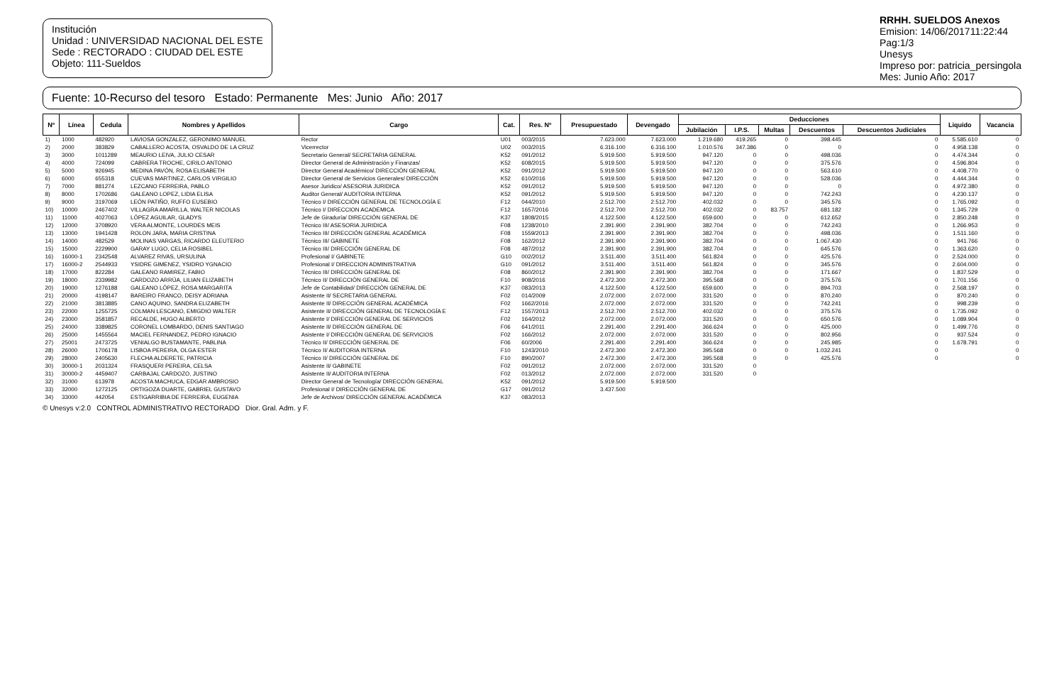Institución
Unidad : UNIVERSIDAD NACIONAL DEL ESTE
Sede : RECTORADO : CIUDAD DEL ESTE
Objeto: 111-Sueldos
RRHH. SUELDOS Anexos
Emision: 14/06/201711:22:44
Pag:1/3
Unesys
Impreso por: patricia_persingola
Mes: Junio Año: 2017
Fuente: 10-Recurso del tesoro Estado: Permanente Mes: Junio Año: 2017
| Nº | Línea | Cedula | Nombres y Apellidos | Cargo | Cat. | Res. Nº | Presupuestado | Devengado | Deducciones | | | | | Liquido | Vacancia |
| --- | --- | --- | --- | --- | --- | --- | --- | --- | --- | --- | --- | --- | --- | --- | --- |
| | | | | | | | | | Jubilación | I.P.S. | Multas | Descuentos | Descuentos Judiciales | | |
| 1) | 1000 | 482920 | LAVIOSA GONZALEZ, GERONIMO MANUEL | Rector | U01 | 003/2015 | 7.623.000 | 7.623.000 | 1.219.680 | 419.265 | 0 | 398.445 | 0 | 5.585.610 | 0 |
| 2) | 2000 | 383829 | CABALLERO ACOSTA, OSVALDO DE LA CRUZ | Vicerrector | U02 | 003/2015 | 6.316.100 | 6.316.100 | 1.010.576 | 347.386 | 0 | 0 | 0 | 4.958.138 | 0 |
| 3) | 3000 | 1011289 | MEAURIO LEIVA, JULIO CESAR | Secretario General/ SECRETARIA GENERAL | K52 | 091/2012 | 5.919.500 | 5.919.500 | 947.120 | 0 | 0 | 498.036 | 0 | 4.474.344 | 0 |
| 4) | 4000 | 724099 | CABRERA TROCHE, CIRILO ANTONIO | Director General de Administración y Finanzas/ | K52 | 608/2015 | 5.919.500 | 5.919.500 | 947.120 | 0 | 0 | 375.576 | 0 | 4.596.804 | 0 |
| 5) | 5000 | 926945 | MEDINA PAVÓN, ROSA ELISABETH | Director General Académico/ DIRECCIÓN GENERAL | K52 | 091/2012 | 5.919.500 | 5.919.500 | 947.120 | 0 | 0 | 563.610 | 0 | 4.408.770 | 0 |
| 6) | 6000 | 655318 | CUEVAS MARTINEZ, CARLOS VIRGILIO | Director General de Servicios Generales/ DIRECCIÓN | K52 | 610/2016 | 5.919.500 | 5.919.500 | 947.120 | 0 | 0 | 528.036 | 0 | 4.444.344 | 0 |
| 7) | 7000 | 881274 | LEZCANO FERREIRA, PABLO | Asesor Juridico/ ASESORIA JURIDICA | K52 | 091/2012 | 5.919.500 | 5.919.500 | 947.120 | 0 | 0 | 0 | 0 | 4.972.380 | 0 |
| 8) | 8000 | 1702686 | GALEANO LOPEZ, LIDIA ELISA | Auditor General/ AUDITORIA INTERNA | K52 | 091/2012 | 5.919.500 | 5.919.500 | 947.120 | 0 | 0 | 742.243 | 0 | 4.230.137 | 0 |
| 9) | 9000 | 3197069 | LEÓN PATIÑO, RUFFO EUSEBIO | Técnico I/ DIRECCIÓN GENERAL DE TECNOLOGÍA E | F12 | 044/2010 | 2.512.700 | 2.512.700 | 402.032 | 0 | 0 | 345.576 | 0 | 1.765.092 | 0 |
| 10) | 10000 | 2467402 | VILLAGRA AMARILLA, WALTER NICOLAS | Técnico I/ DIRECCION ACADEMICA | F12 | 1657/2016 | 2.512.700 | 2.512.700 | 402.032 | 0 | 83.757 | 681.182 | 0 | 1.345.729 | 0 |
| 11) | 11000 | 4027063 | LÓPEZ AGUILAR, GLADYS | Jefe de Giraduría/ DIRECCIÓN GENERAL DE | K37 | 1808/2015 | 4.122.500 | 4.122.500 | 659.600 | 0 | 0 | 612.652 | 0 | 2.850.248 | 0 |
| 12) | 12000 | 3708920 | VERA ALMONTE, LOURDES MEIS | Técnico III/ ASESORIA JURIDICA | F08 | 1238/2010 | 2.391.900 | 2.391.900 | 382.704 | 0 | 0 | 742.243 | 0 | 1.266.953 | 0 |
| 13) | 13000 | 1941428 | ROLON JARA, MARIA CRISTINA | Técnico III/ DIRECCIÓN GENERAL ACADÉMICA | F08 | 1559/2013 | 2.391.900 | 2.391.900 | 382.704 | 0 | 0 | 498.036 | 0 | 1.511.160 | 0 |
| 14) | 14000 | 482529 | MOLINAS VARGAS, RICARDO ELEUTERIO | Técnico III/ GABINETE | F08 | 162/2012 | 2.391.900 | 2.391.900 | 382.704 | 0 | 0 | 1.067.430 | 0 | 941.766 | 0 |
| 15) | 15000 | 2229900 | GARAY LUGO, CELIA ROSIBEL | Técnico III/ DIRECCIÓN GENERAL DE | F08 | 487/2012 | 2.391.900 | 2.391.900 | 382.704 | 0 | 0 | 645.576 | 0 | 1.363.620 | 0 |
| 16) | 16000-1 | 2342548 | ALVAREZ RIVAS, URSULINA | Profesional I/ GABINETE | G10 | 002/2012 | 3.511.400 | 3.511.400 | 561.824 | 0 | 0 | 425.576 | 0 | 2.524.000 | 0 |
| 17) | 16000-2 | 2544933 | YSIDRE GIMENEZ, YSIDRO YGNACIO | Profesional I/ DIRECCION ADMINISTRATIVA | G10 | 091/2012 | 3.511.400 | 3.511.400 | 561.824 | 0 | 0 | 345.576 | 0 | 2.604.000 | 0 |
| 18) | 17000 | 822284 | GALEANO RAMIREZ, FABIO | Técnico III/ DIRECCIÓN GENERAL DE | F08 | 860/2012 | 2.391.900 | 2.391.900 | 382.704 | 0 | 0 | 171.667 | 0 | 1.837.529 | 0 |
| 19) | 18000 | 2339982 | CARDOZO ARRÚA, LILIAN ELIZABETH | Técnico II/ DIRECCIÓN GENERAL DE | F10 | 908/2016 | 2.472.300 | 2.472.300 | 395.568 | 0 | 0 | 375.576 | 0 | 1.701.156 | 0 |
| 20) | 19000 | 1276188 | GALEANO LÓPEZ, ROSA MARGARITA | Jefe de Contabilidad/ DIRECCIÓN GENERAL DE | K37 | 083/2013 | 4.122.500 | 4.122.500 | 659.600 | 0 | 0 | 894.703 | 0 | 2.568.197 | 0 |
| 21) | 20000 | 4198147 | BAREIRO FRANCO, DEISY ADRIANA | Asistente II/ SECRETARIA GENERAL | F02 | 014/2009 | 2.072.000 | 2.072.000 | 331.520 | 0 | 0 | 870.240 | 0 | 870.240 | 0 |
| 22) | 21000 | 3813885 | CANO AQUINO, SANDRA ELIZABETH | Asistente II/ DIRECCIÓN GENERAL ACADÉMICA | F02 | 1662/2016 | 2.072.000 | 2.072.000 | 331.520 | 0 | 0 | 742.241 | 0 | 998.239 | 0 |
| 23) | 22000 | 1255725 | COLMAN LESCANO, EMIGDIO WALTER | Asistente II/ DIRECCIÓN GENERAL DE TECNOLOGÍA E | F12 | 1557/2013 | 2.512.700 | 2.512.700 | 402.032 | 0 | 0 | 375.576 | 0 | 1.735.092 | 0 |
| 24) | 23000 | 3581857 | RECALDE, HUGO ALBERTO | Asistente I/ DIRECCIÓN GENERAL DE SERVICIOS | F02 | 164/2012 | 2.072.000 | 2.072.000 | 331.520 | 0 | 0 | 650.576 | 0 | 1.089.904 | 0 |
| 25) | 24000 | 3389825 | CORONEL LOMBARDO, DENIS SANTIAGO | Asistente II/ DIRECCIÓN GENERAL DE | F06 | 641/2011 | 2.291.400 | 2.291.400 | 366.624 | 0 | 0 | 425.000 | 0 | 1.499.776 | 0 |
| 26) | 25000 | 1455564 | MACIEL FERNANDEZ, PEDRO IGNACIO | Asistente I/ DIRECCIÓN GENERAL DE SERVICIOS | F02 | 166/2012 | 2.072.000 | 2.072.000 | 331.520 | 0 | 0 | 802.956 | 0 | 937.524 | 0 |
| 27) | 25001 | 2473725 | VENIALGO BUSTAMANTE, PABLINA | Técnico II/ DIRECCIÓN GENERAL DE | F06 | 60/2006 | 2.291.400 | 2.291.400 | 366.624 | 0 | 0 | 245.985 | 0 | 1.678.791 | 0 |
| 28) | 26000 | 1706178 | LISBOA PEREIRA, OLGA ESTER | Técnico II/ AUDITORIA INTERNA | F10 | 1243/2010 | 2.472.300 | 2.472.300 | 395.568 | 0 | 0 | 1.032.241 | 0 | | 0 |
| 29) | 28000 | 2405630 | FLECHA ALDERETE, PATRICIA | Técnico II/ DIRECCIÓN GENERAL DE | F10 | 890/2007 | 2.472.300 | 2.472.300 | 395.568 | 0 | 0 | 425.576 | 0 | | 0 |
| 30) | 30000-1 | 2031324 | FRASQUERI PEREIRA, CELSA | Asistente II/ GABINETE | F02 | 091/2012 | 2.072.000 | 2.072.000 | 331.520 | 0 | | | | | |
| 31) | 30000-2 | 4459407 | CARBAJAL CARDOZO, JUSTINO | Asistente II/ AUDITORIA INTERNA | F02 | 013/2012 | 2.072.000 | 2.072.000 | 331.520 | 0 | | | | | |
| 32) | 31000 | 613978 | ACOSTA MACHUCA, EDGAR AMBROSIO | Director General de Tecnología/ DIRECCIÓN GENERAL | K52 | 091/2012 | 5.919.500 | 5.919.500 | | | | | | | |
| 33) | 32000 | 1272125 | ORTIGOZA DUARTE, GABRIEL GUSTAVO | Profesional I/ DIRECCIÓN GENERAL DE | G17 | 091/2012 | 3.437.500 | | | | | | | | |
| 34) | 33000 | 442054 | ESTIGARRIBIA DE FERREIRA, EUGENIA | Jefe de Archivos/ DIRECCIÓN GENERAL ACADÉMICA | K37 | 083/2013 | | | | | | | | | |
© Unesys v:2.0 CONTROL ADMINISTRATIVO RECTORADO Dior. Gral. Adm. y F.